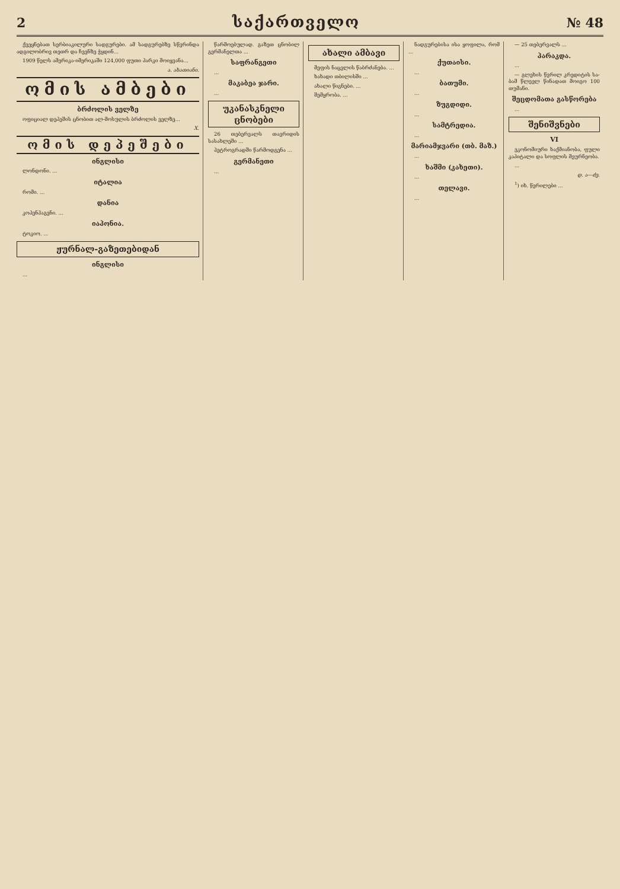2 საქართველო № 48
ქვეყნებათ სერბიაკილური სადგურები. ამ სადგურებზე სწვრინდა ადგილობრივ თეთრ და ჩვენზე ჭყდინ...
1909 წელს ამერიკა-იმერიკაში 124,000 ფუთი პარკი მოიყვანა...
ა. ახათიანი.
ომის ამბები
ბრძოლის ველზე
ოფიციალ დეპეშის ცნობით ალ-მოსულის ბრძოლის ველზე...
X.
ომის დეპეშები
ინგლისი
ლონდონი. ...
იტალია
რომი. ...
დანია
კოპენჰაგენი. ...
იაპონია.
ტოკიო. ...
ჟურნალ-გაზეთებიდან
ინგლისი
...
წარმოებულად. გაზეთ ცნობილ გერმანელთა ...
საფრანგეთი
...
მაკაბეა ჯარი.
...
უკანასკნელი ცნობები
26 თებერვალს თავრიდის სასახლეში ...
პეტროგრადში წარმოდგენა ...
გერმანეთი
...
ახალი ამბავი
მეფის ნაცვლის წაბრძანება. ...
ხახადი თბილისში ...
ახალი წიგნები. ...
შემყრობა. ...
ნადგურებისა ისა ყოფილა, რომ ...
ქუთაისი.
...
ბათუმი.
...
ზუგდიდი.
...
სამტრედია.
...
მარიამჯვარი (თბ. მაზ.)
...
ხაშმი (კახეთი).
...
თელავი.
...
— 25 თებერვალს ...
პარაკდა.
...
— გლეხის წვრილ კრედიტის სა-ბამ წლევლ წინადათ მოიგო 100 თუმანი.
შეცდომათა გასწორება
...
შენიშვნები
VI
ეკონომიური ხაქმიანობა, ფული კაპიტალი და სოფლის მეურნეობა.
...
დ. ა—ძე.
<sup>1</sup>) იხ. წერილები ...